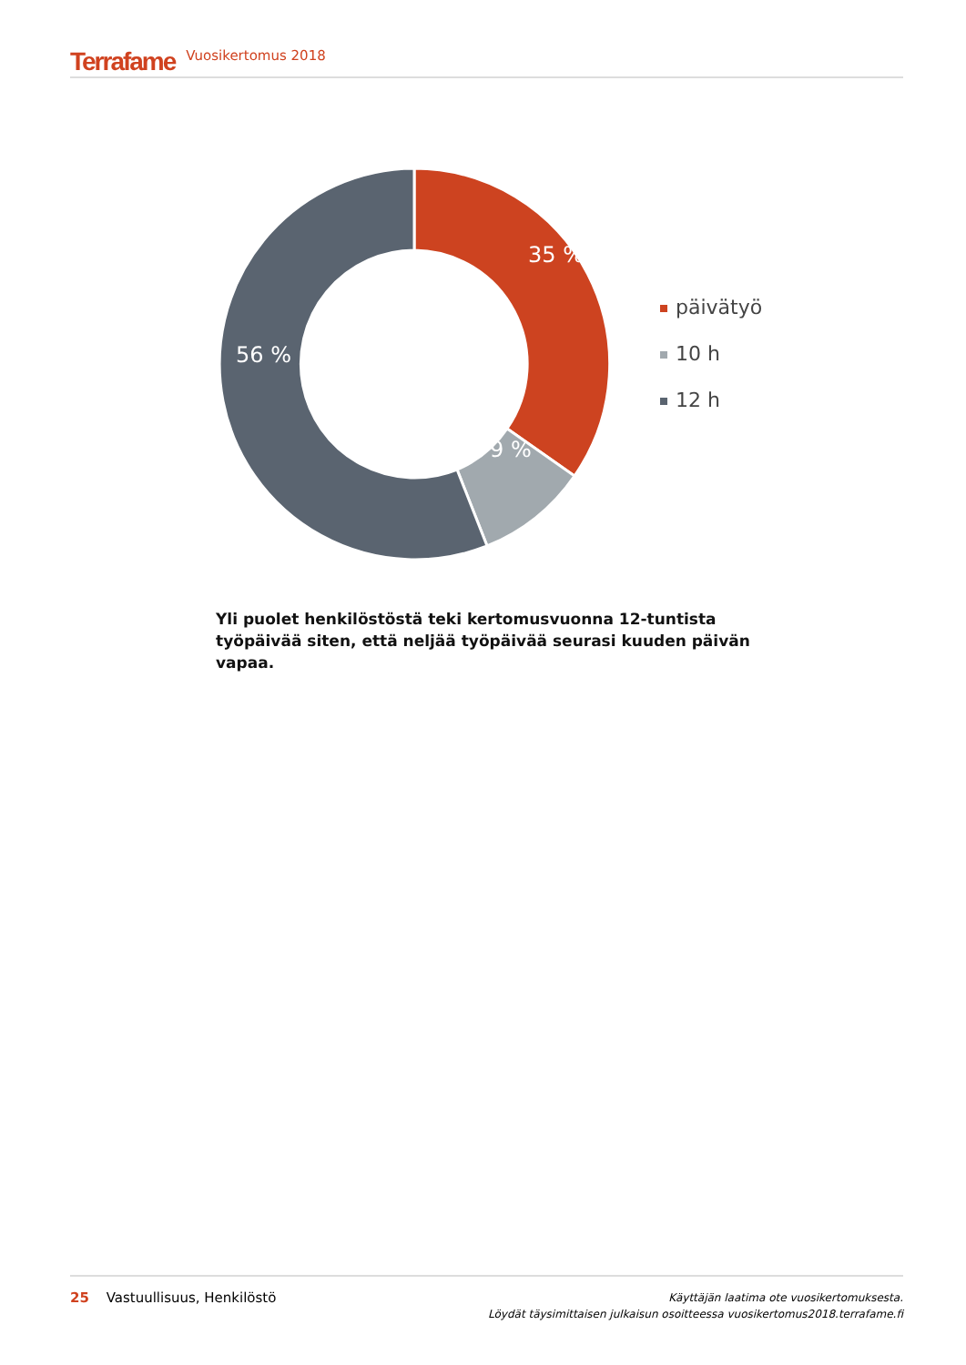Terrafame Vuosikertomus 2018
35 %
9 %
56 %
päivätyö
10 h
12 h
Yli puolet henkilöstöstä teki kertomusvuonna 12-tuntista työpäivää siten, että neljää työpäivää seurasi kuuden päivän vapaa.
25 Vastuullisuus, Henkilöstö
Käyttäjän laatima ote vuosikertomuksesta.
Löydät täysimittaisen julkaisun osoitteessa vuosikertomus2018.terrafame.fi